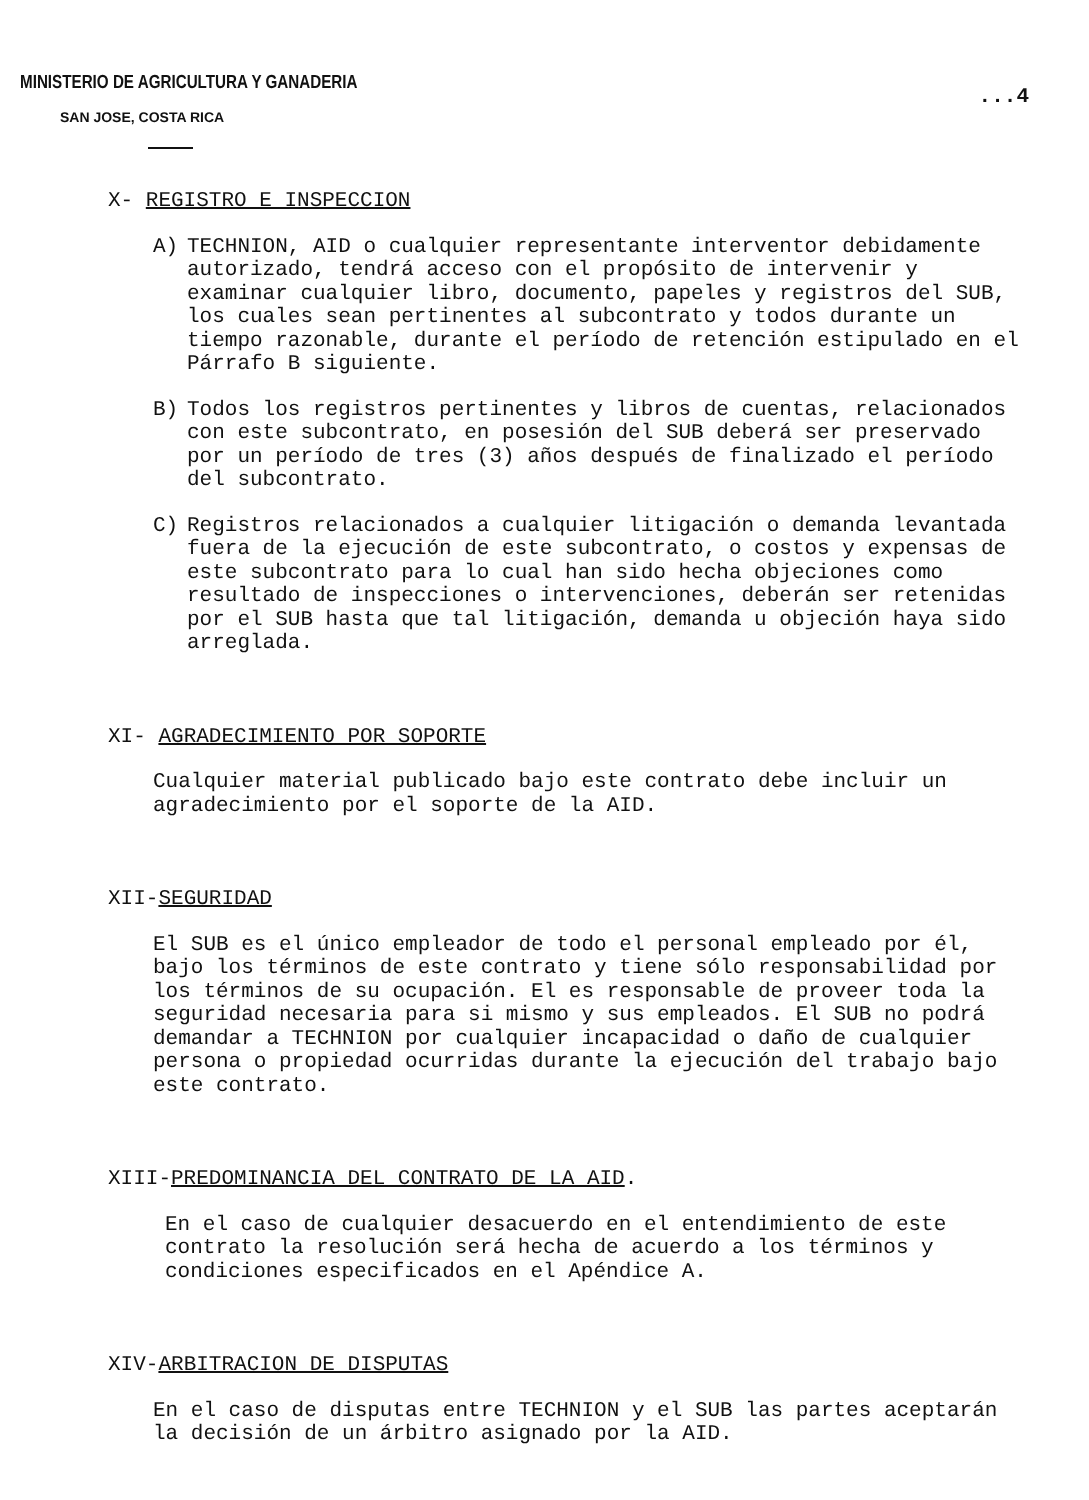MINISTERIO DE AGRICULTURA Y GANADERIA
SAN JOSE, COSTA RICA
...4
X- REGISTRO E INSPECCION
A) TECHNION, AID o cualquier representante interventor debidamente autorizado, tendrá acceso con el propósito de intervenir y examinar cualquier libro, documento, papeles y registros del SUB, los cuales sean pertinentes al subcontrato y todos durante un tiempo razonable, durante el período de retención estipulado en el Párrafo B siguiente.
B) Todos los registros pertinentes y libros de cuentas, relacionados con este subcontrato, en posesión del SUB deberá ser preservado por un período de tres (3) años después de finalizado el período del subcontrato.
C) Registros relacionados a cualquier litigación o demanda levantada fuera de la ejecución de este subcontrato, o costos y expensas de este subcontrato para lo cual han sido hecha objeciones como resultado de inspecciones o intervenciones, deberán ser retenidas por el SUB hasta que tal litigación, demanda u objeción haya sido arreglada.
XI- AGRADECIMIENTO POR SOPORTE
Cualquier material publicado bajo este contrato debe incluir un agradecimiento por el soporte de la AID.
XII-SEGURIDAD
El SUB es el único empleador de todo el personal empleado por él, bajo los términos de este contrato y tiene sólo responsabilidad por los términos de su ocupación. El es responsable de proveer toda la seguridad necesaria para si mismo y sus empleados. El SUB no podrá demandar a TECHNION por cualquier incapacidad o daño de cualquier persona o propiedad ocurridas durante la ejecución del trabajo bajo este contrato.
XIII-PREDOMINANCIA DEL CONTRATO DE LA AID.
En el caso de cualquier desacuerdo en el entendimiento de este contrato la resolución será hecha de acuerdo a los términos y condiciones especificados en el Apéndice A.
XIV-ARBITRACION DE DISPUTAS
En el caso de disputas entre TECHNION y el SUB las partes aceptarán la decisión de un árbitro asignado por la AID.